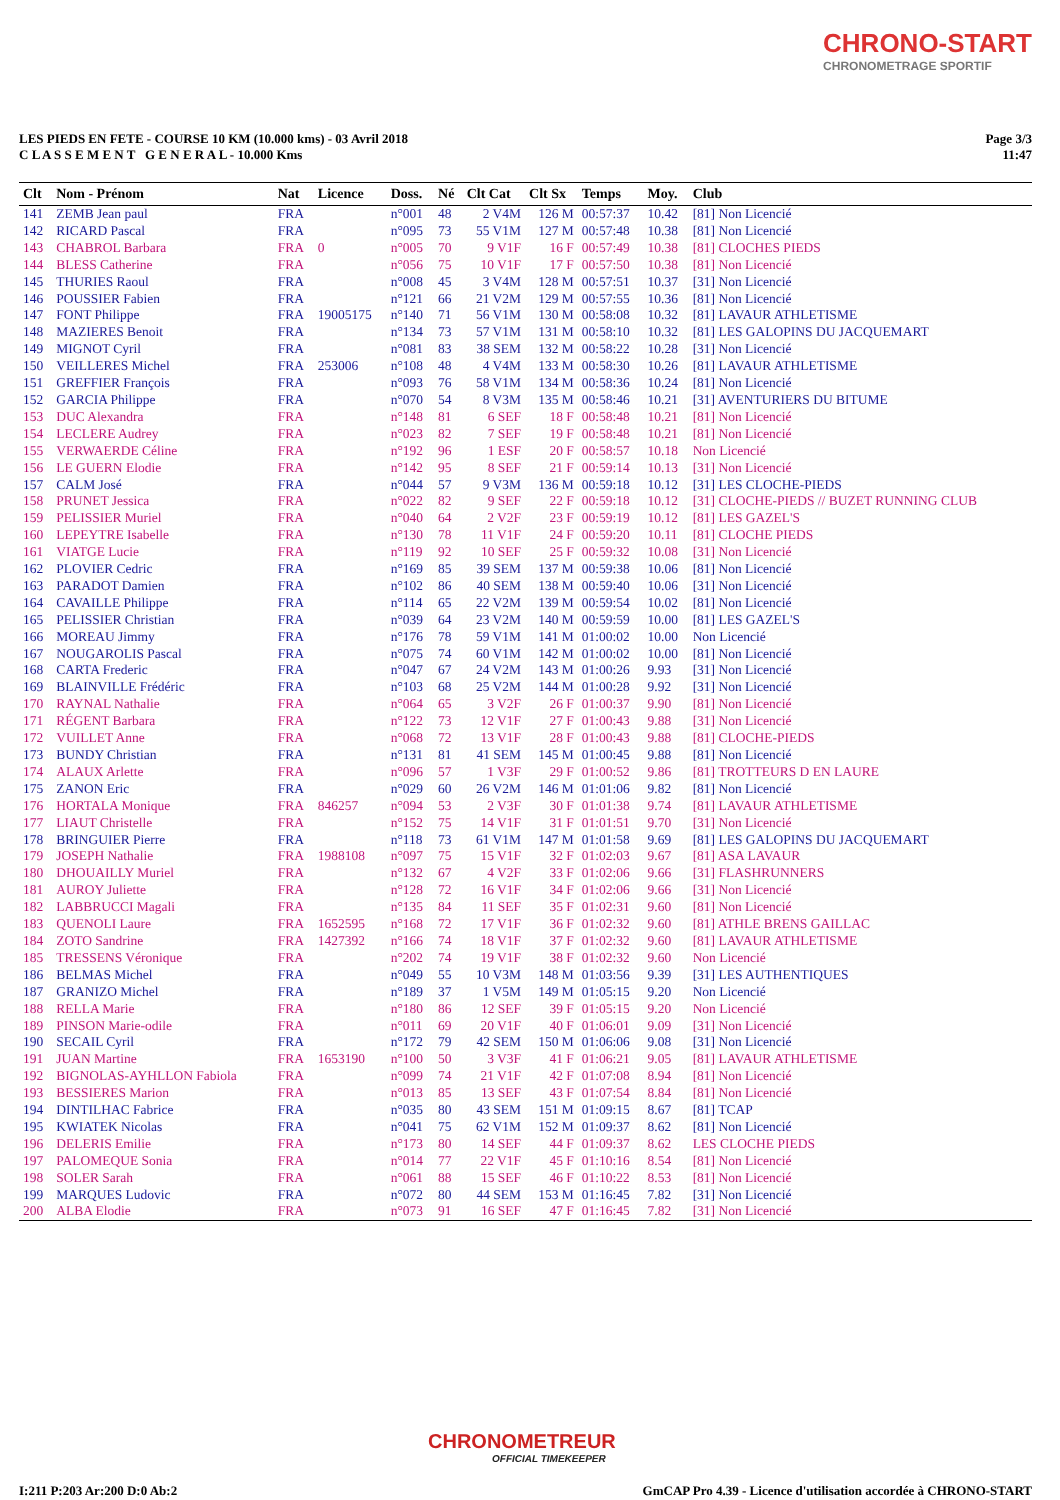CHRONO-START
CHRONOMETRAGE SPORTIF
LES PIEDS EN FETE - COURSE 10 KM (10.000 kms) - 03 Avril 2018
C L A S S E M E N T G E N E R A L - 10.000 Kms
Page 3/3
11:47
| Clt | Nom - Prénom | Nat | Licence | Doss. | Né | Clt Cat | Clt Sx | Temps | Moy. | Club |
| --- | --- | --- | --- | --- | --- | --- | --- | --- | --- | --- |
| 141 | ZEMB Jean paul | FRA | | n°001 | 48 | 2 V4M | 126 M | 00:57:37 | 10.42 | [81] Non Licencié |
| 142 | RICARD Pascal | FRA | | n°095 | 73 | 55 V1M | 127 M | 00:57:48 | 10.38 | [81] Non Licencié |
| 143 | CHABROL Barbara | FRA | 0 | n°005 | 70 | 9 V1F | 16 F | 00:57:49 | 10.38 | [81] CLOCHES PIEDS |
| 144 | BLESS Catherine | FRA | | n°056 | 75 | 10 V1F | 17 F | 00:57:50 | 10.38 | [81] Non Licencié |
| 145 | THURIES Raoul | FRA | | n°008 | 45 | 3 V4M | 128 M | 00:57:51 | 10.37 | [31] Non Licencié |
| 146 | POUSSIER Fabien | FRA | | n°121 | 66 | 21 V2M | 129 M | 00:57:55 | 10.36 | [81] Non Licencié |
| 147 | FONT Philippe | FRA | 19005175 | n°140 | 71 | 56 V1M | 130 M | 00:58:08 | 10.32 | [81] LAVAUR ATHLETISME |
| 148 | MAZIERES Benoit | FRA | | n°134 | 73 | 57 V1M | 131 M | 00:58:10 | 10.32 | [81] LES GALOPINS DU JACQUEMART |
| 149 | MIGNOT Cyril | FRA | | n°081 | 83 | 38 SEM | 132 M | 00:58:22 | 10.28 | [31] Non Licencié |
| 150 | VEILLERES Michel | FRA | 253006 | n°108 | 48 | 4 V4M | 133 M | 00:58:30 | 10.26 | [81] LAVAUR ATHLETISME |
| 151 | GREFFIER François | FRA | | n°093 | 76 | 58 V1M | 134 M | 00:58:36 | 10.24 | [81] Non Licencié |
| 152 | GARCIA Philippe | FRA | | n°070 | 54 | 8 V3M | 135 M | 00:58:46 | 10.21 | [31] AVENTURIERS DU BITUME |
| 153 | DUC Alexandra | FRA | | n°148 | 81 | 6 SEF | 18 F | 00:58:48 | 10.21 | [81] Non Licencié |
| 154 | LECLERE Audrey | FRA | | n°023 | 82 | 7 SEF | 19 F | 00:58:48 | 10.21 | [81] Non Licencié |
| 155 | VERWAERDE Céline | FRA | | n°192 | 96 | 1 ESF | 20 F | 00:58:57 | 10.18 | Non Licencié |
| 156 | LE GUERN Elodie | FRA | | n°142 | 95 | 8 SEF | 21 F | 00:59:14 | 10.13 | [31] Non Licencié |
| 157 | CALM José | FRA | | n°044 | 57 | 9 V3M | 136 M | 00:59:18 | 10.12 | [31] LES CLOCHE-PIEDS |
| 158 | PRUNET Jessica | FRA | | n°022 | 82 | 9 SEF | 22 F | 00:59:18 | 10.12 | [31] CLOCHE-PIEDS // BUZET RUNNING CLUB |
| 159 | PELISSIER Muriel | FRA | | n°040 | 64 | 2 V2F | 23 F | 00:59:19 | 10.12 | [81] LES GAZEL'S |
| 160 | LEPEYTRE Isabelle | FRA | | n°130 | 78 | 11 V1F | 24 F | 00:59:20 | 10.11 | [81] CLOCHE PIEDS |
| 161 | VIATGE Lucie | FRA | | n°119 | 92 | 10 SEF | 25 F | 00:59:32 | 10.08 | [31] Non Licencié |
| 162 | PLOVIER Cedric | FRA | | n°169 | 85 | 39 SEM | 137 M | 00:59:38 | 10.06 | [81] Non Licencié |
| 163 | PARADOT Damien | FRA | | n°102 | 86 | 40 SEM | 138 M | 00:59:40 | 10.06 | [31] Non Licencié |
| 164 | CAVAILLE Philippe | FRA | | n°114 | 65 | 22 V2M | 139 M | 00:59:54 | 10.02 | [81] Non Licencié |
| 165 | PELISSIER Christian | FRA | | n°039 | 64 | 23 V2M | 140 M | 00:59:59 | 10.00 | [81] LES GAZEL'S |
| 166 | MOREAU Jimmy | FRA | | n°176 | 78 | 59 V1M | 141 M | 01:00:02 | 10.00 | Non Licencié |
| 167 | NOUGAROLIS Pascal | FRA | | n°075 | 74 | 60 V1M | 142 M | 01:00:02 | 10.00 | [81] Non Licencié |
| 168 | CARTA Frederic | FRA | | n°047 | 67 | 24 V2M | 143 M | 01:00:26 | 9.93 | [31] Non Licencié |
| 169 | BLAINVILLE Frédéric | FRA | | n°103 | 68 | 25 V2M | 144 M | 01:00:28 | 9.92 | [31] Non Licencié |
| 170 | RAYNAL Nathalie | FRA | | n°064 | 65 | 3 V2F | 26 F | 01:00:37 | 9.90 | [81] Non Licencié |
| 171 | RÉGENT Barbara | FRA | | n°122 | 73 | 12 V1F | 27 F | 01:00:43 | 9.88 | [31] Non Licencié |
| 172 | VUILLET Anne | FRA | | n°068 | 72 | 13 V1F | 28 F | 01:00:43 | 9.88 | [81] CLOCHE-PIEDS |
| 173 | BUNDY Christian | FRA | | n°131 | 81 | 41 SEM | 145 M | 01:00:45 | 9.88 | [81] Non Licencié |
| 174 | ALAUX Arlette | FRA | | n°096 | 57 | 1 V3F | 29 F | 01:00:52 | 9.86 | [81] TROTTEURS D EN LAURE |
| 175 | ZANON Eric | FRA | | n°029 | 60 | 26 V2M | 146 M | 01:01:06 | 9.82 | [81] Non Licencié |
| 176 | HORTALA Monique | FRA | 846257 | n°094 | 53 | 2 V3F | 30 F | 01:01:38 | 9.74 | [81] LAVAUR ATHLETISME |
| 177 | LIAUT Christelle | FRA | | n°152 | 75 | 14 V1F | 31 F | 01:01:51 | 9.70 | [31] Non Licencié |
| 178 | BRINGUIER Pierre | FRA | | n°118 | 73 | 61 V1M | 147 M | 01:01:58 | 9.69 | [81] LES GALOPINS DU JACQUEMART |
| 179 | JOSEPH Nathalie | FRA | 1988108 | n°097 | 75 | 15 V1F | 32 F | 01:02:03 | 9.67 | [81] ASA LAVAUR |
| 180 | DHOUAILLY Muriel | FRA | | n°132 | 67 | 4 V2F | 33 F | 01:02:06 | 9.66 | [31] FLASHRUNNERS |
| 181 | AUROY Juliette | FRA | | n°128 | 72 | 16 V1F | 34 F | 01:02:06 | 9.66 | [31] Non Licencié |
| 182 | LABBRUCCI Magali | FRA | | n°135 | 84 | 11 SEF | 35 F | 01:02:31 | 9.60 | [81] Non Licencié |
| 183 | QUENOLI Laure | FRA | 1652595 | n°168 | 72 | 17 V1F | 36 F | 01:02:32 | 9.60 | [81] ATHLE BRENS GAILLAC |
| 184 | ZOTO Sandrine | FRA | 1427392 | n°166 | 74 | 18 V1F | 37 F | 01:02:32 | 9.60 | [81] LAVAUR ATHLETISME |
| 185 | TRESSENS Véronique | FRA | | n°202 | 74 | 19 V1F | 38 F | 01:02:32 | 9.60 | Non Licencié |
| 186 | BELMAS Michel | FRA | | n°049 | 55 | 10 V3M | 148 M | 01:03:56 | 9.39 | [31] LES AUTHENTIQUES |
| 187 | GRANIZO Michel | FRA | | n°189 | 37 | 1 V5M | 149 M | 01:05:15 | 9.20 | Non Licencié |
| 188 | RELLA Marie | FRA | | n°180 | 86 | 12 SEF | 39 F | 01:05:15 | 9.20 | Non Licencié |
| 189 | PINSON Marie-odile | FRA | | n°011 | 69 | 20 V1F | 40 F | 01:06:01 | 9.09 | [31] Non Licencié |
| 190 | SECAIL Cyril | FRA | | n°172 | 79 | 42 SEM | 150 M | 01:06:06 | 9.08 | [31] Non Licencié |
| 191 | JUAN Martine | FRA | 1653190 | n°100 | 50 | 3 V3F | 41 F | 01:06:21 | 9.05 | [81] LAVAUR ATHLETISME |
| 192 | BIGNOLAS-AYHLLON Fabiola | FRA | | n°099 | 74 | 21 V1F | 42 F | 01:07:08 | 8.94 | [81] Non Licencié |
| 193 | BESSIERES Marion | FRA | | n°013 | 85 | 13 SEF | 43 F | 01:07:54 | 8.84 | [81] Non Licencié |
| 194 | DINTILHAC Fabrice | FRA | | n°035 | 80 | 43 SEM | 151 M | 01:09:15 | 8.67 | [81] TCAP |
| 195 | KWIATEK Nicolas | FRA | | n°041 | 75 | 62 V1M | 152 M | 01:09:37 | 8.62 | [81] Non Licencié |
| 196 | DELERIS Emilie | FRA | | n°173 | 80 | 14 SEF | 44 F | 01:09:37 | 8.62 | LES CLOCHE PIEDS |
| 197 | PALOMEQUE Sonia | FRA | | n°014 | 77 | 22 V1F | 45 F | 01:10:16 | 8.54 | [81] Non Licencié |
| 198 | SOLER Sarah | FRA | | n°061 | 88 | 15 SEF | 46 F | 01:10:22 | 8.53 | [81] Non Licencié |
| 199 | MARQUES Ludovic | FRA | | n°072 | 80 | 44 SEM | 153 M | 01:16:45 | 7.82 | [31] Non Licencié |
| 200 | ALBA Elodie | FRA | | n°073 | 91 | 16 SEF | 47 F | 01:16:45 | 7.82 | [31] Non Licencié |
CHRONOMETREUR
OFFICIAL TIMEKEEPER
I:211 P:203 Ar:200 D:0 Ab:2 GmCAP Pro 4.39 - Licence d'utilisation accordée à CHRONO-START